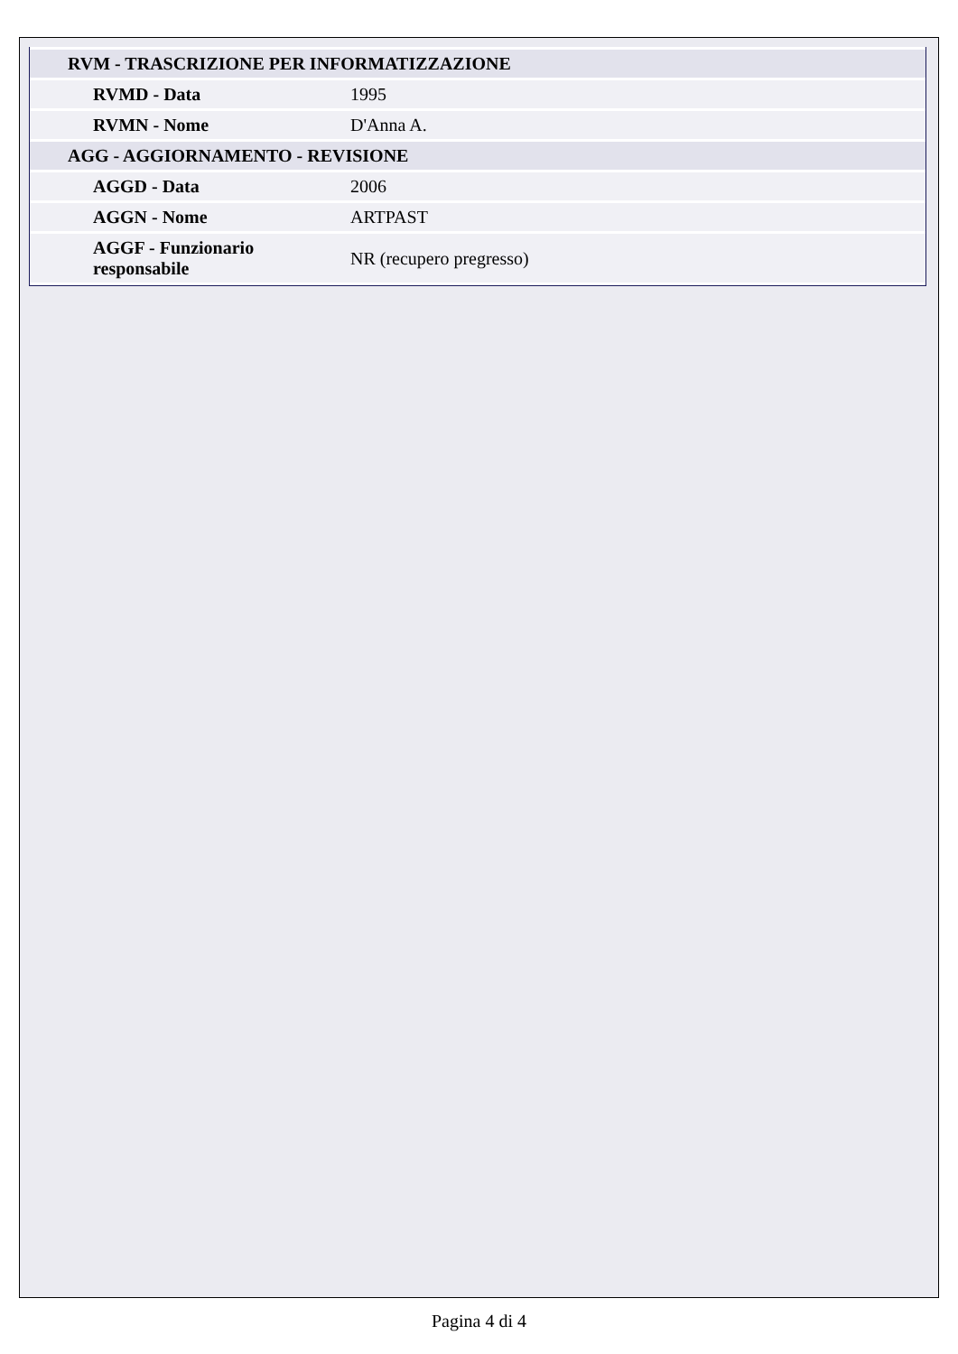| RVM - TRASCRIZIONE PER INFORMATIZZAZIONE | |
| RVMD - Data | 1995 |
| RVMN - Nome | D'Anna A. |
| AGG - AGGIORNAMENTO - REVISIONE | |
| AGGD - Data | 2006 |
| AGGN - Nome | ARTPAST |
| AGGF - Funzionario responsabile | NR (recupero pregresso) |
Pagina 4 di 4